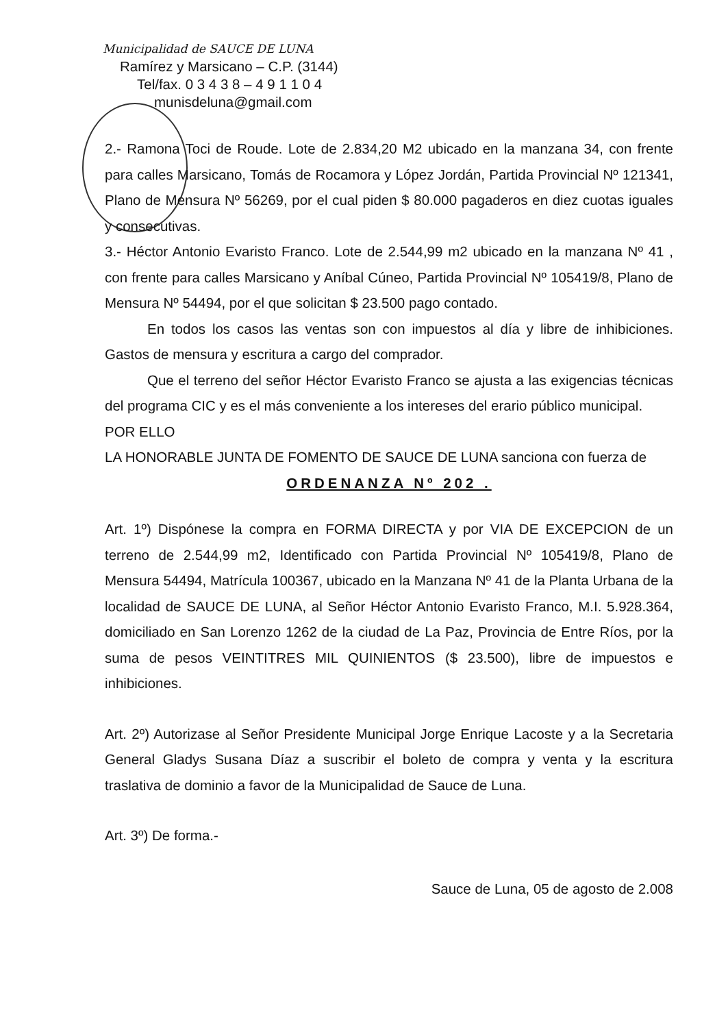Municipalidad de SAUCE DE LUNA
Ramírez y Marsicano – C.P. (3144)
Tel/fax. 0 3 4 3 8 – 4 9 1 1 0 4
munisdeluna@gmail.com
2.- Ramona Toci de Roude. Lote de 2.834,20 M2 ubicado en la manzana 34, con frente para calles Marsicano, Tomás de Rocamora y López Jordán, Partida Provincial Nº 121341, Plano de Mensura Nº 56269, por el cual piden $ 80.000 pagaderos en diez cuotas iguales y consecutivas.
3.- Héctor Antonio Evaristo Franco. Lote de 2.544,99 m2 ubicado en la manzana Nº 41 , con frente para calles Marsicano y Aníbal Cúneo, Partida Provincial Nº 105419/8, Plano de Mensura Nº 54494, por el que solicitan $ 23.500 pago contado.
En todos los casos las ventas son con impuestos al día y libre de inhibiciones. Gastos de mensura y escritura a cargo del comprador.
Que el terreno del señor Héctor Evaristo Franco se ajusta a las exigencias técnicas del programa CIC y es el más conveniente a los intereses del erario público municipal.
POR ELLO
LA HONORABLE JUNTA DE FOMENTO DE SAUCE DE LUNA sanciona con fuerza de
ORDENANZA Nº 202 .
Art. 1º) Dispónese la compra en FORMA DIRECTA y por VIA DE EXCEPCION de un terreno de 2.544,99 m2, Identificado con Partida Provincial Nº 105419/8, Plano de Mensura 54494, Matrícula 100367, ubicado en la Manzana Nº 41 de la Planta Urbana de la localidad de SAUCE DE LUNA, al Señor Héctor Antonio Evaristo Franco, M.I. 5.928.364, domiciliado en San Lorenzo 1262 de la ciudad de La Paz, Provincia de Entre Ríos, por la suma de pesos VEINTITRES MIL QUINIENTOS ($ 23.500), libre de impuestos e inhibiciones.
Art. 2º) Autorizase al Señor Presidente Municipal Jorge Enrique Lacoste y a la Secretaria General Gladys Susana Díaz a suscribir el boleto de compra y venta y la escritura traslativa de dominio a favor de la Municipalidad de Sauce de Luna.
Art. 3º) De forma.-
Sauce de Luna, 05 de agosto de 2.008